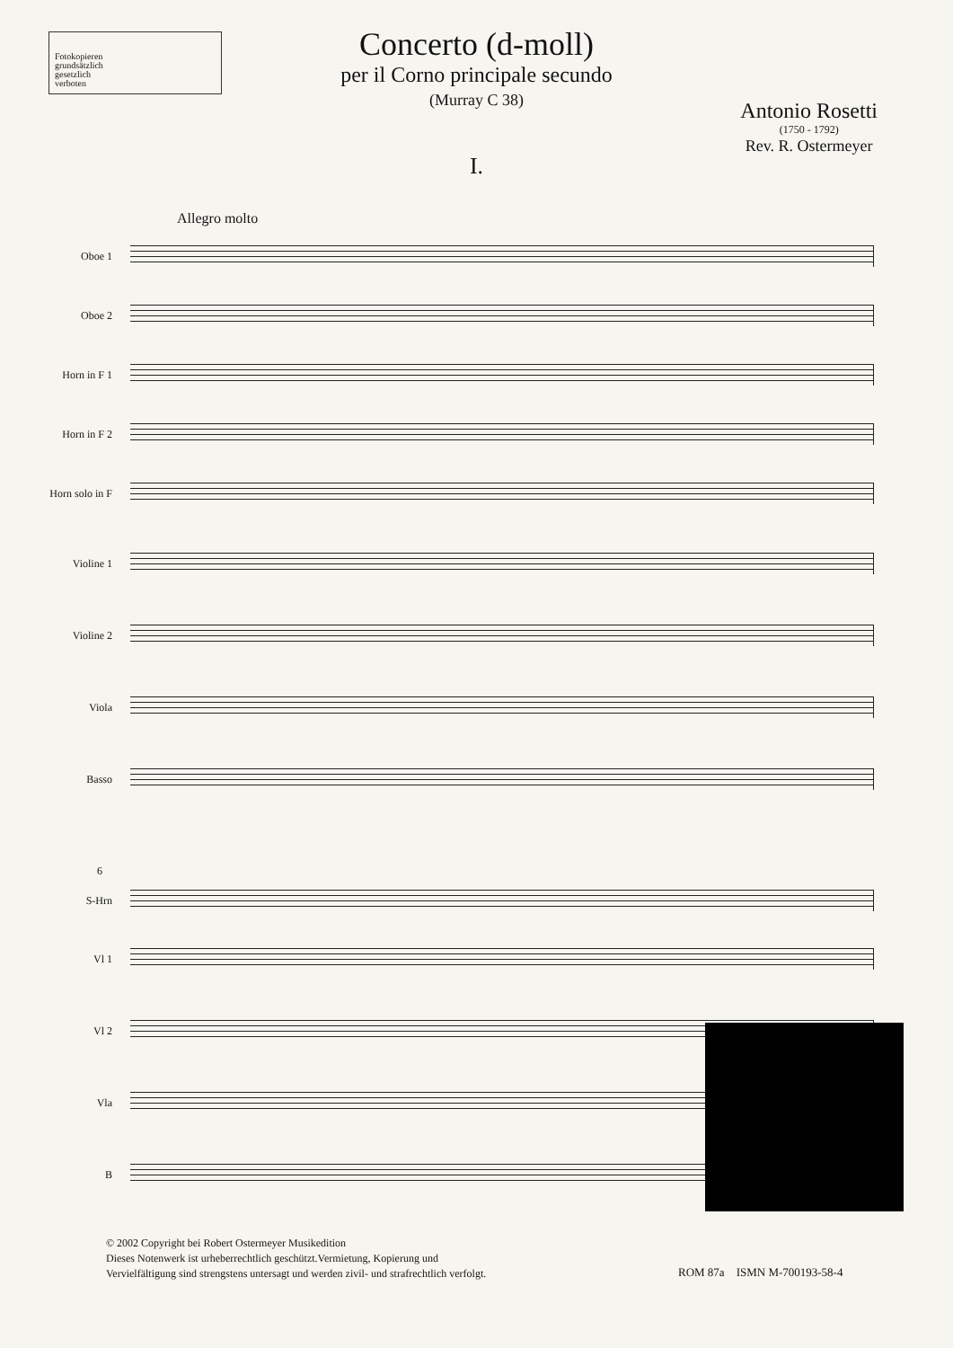Fotokopieren
grundsätzlich
gesetzlich
verboten
Concerto (d-moll)
per il Corno principale secundo
(Murray C 38)
Antonio Rosetti
(1750 - 1792)
Rev. R. Ostermeyer
I.
Allegro molto
Oboe 1
Oboe 2
Horn in F 1
Horn in F 2
Horn solo in F
Violine 1
Violine 2
Viola
Basso
6
S-Hrn
Vl 1
Vl 2
Vla
B
© 2002 Copyright bei Robert Ostermeyer Musikedition
Dieses Notenwerk ist urheberrechtlich geschützt.Vermietung, Kopierung und
Vervielfältigung sind strengstens untersagt und werden zivil- und strafrechtlich verfolgt.
ROM 87a ISMN M-700193-58-4